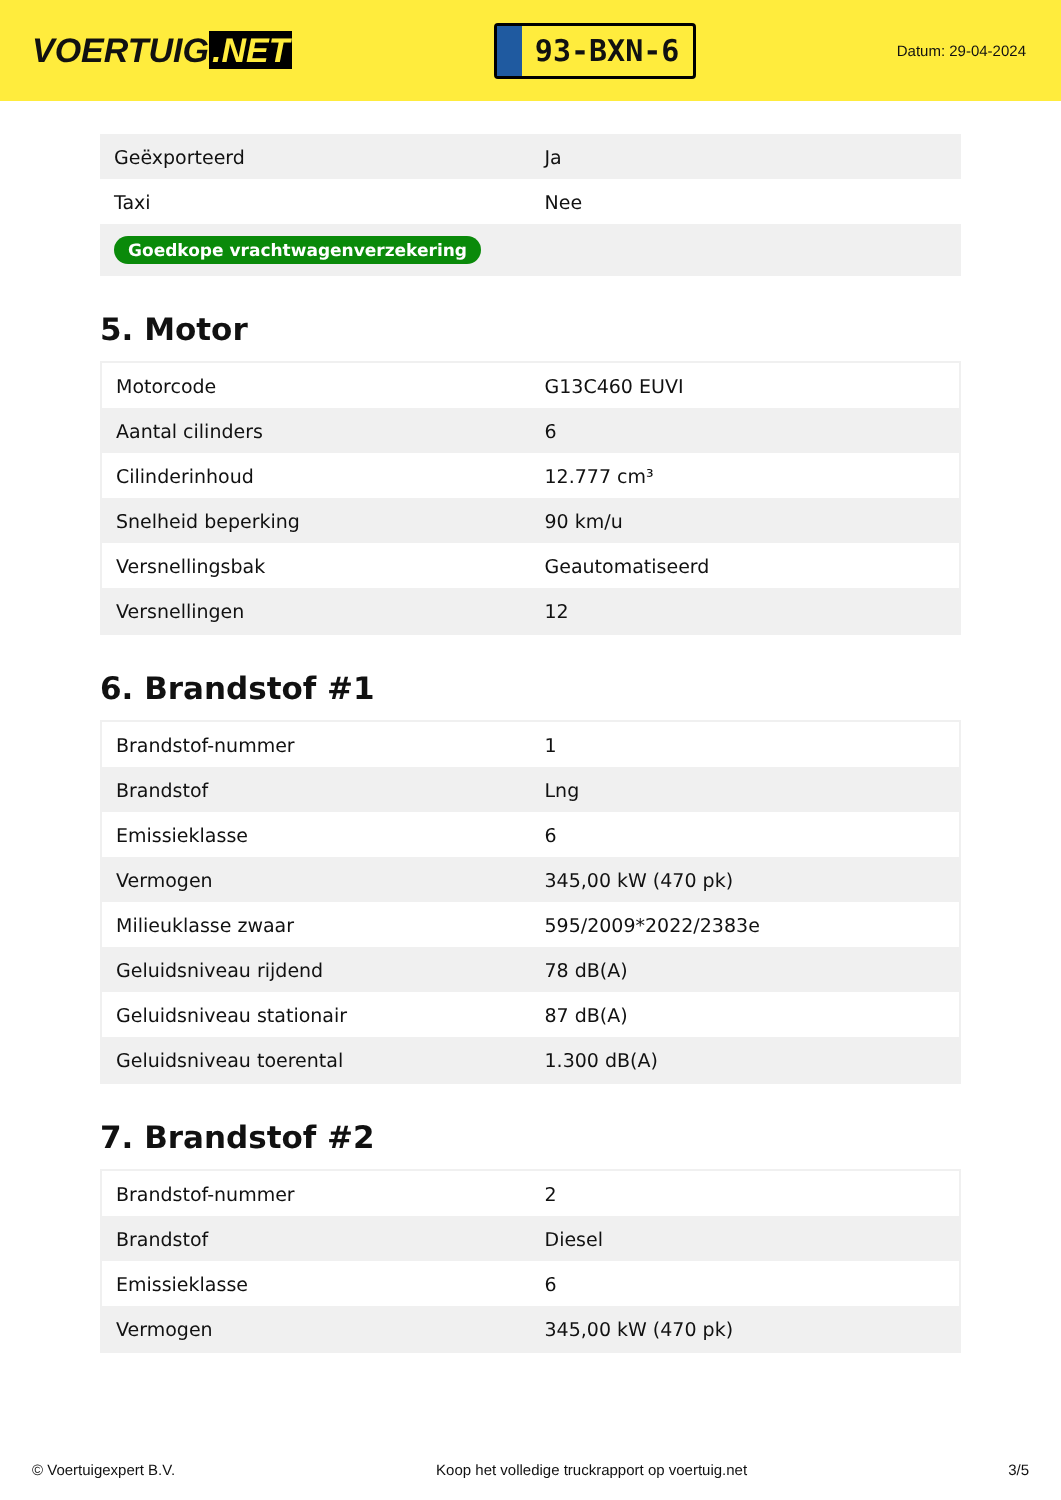VOERTUIG.NET
93-BXN-6
Datum: 29-04-2024
| Geëxporteerd | Ja |
| Taxi | Nee |
| Goedkope vrachtwagenverzekering | |
5. Motor
| Motorcode | G13C460 EUVI |
| Aantal cilinders | 6 |
| Cilinderinhoud | 12.777 cm³ |
| Snelheid beperking | 90 km/u |
| Versnellingsbak | Geautomatiseerd |
| Versnellingen | 12 |
6. Brandstof #1
| Brandstof-nummer | 1 |
| Brandstof | Lng |
| Emissieklasse | 6 |
| Vermogen | 345,00 kW (470 pk) |
| Milieuklasse zwaar | 595/2009*2022/2383e |
| Geluidsniveau rijdend | 78 dB(A) |
| Geluidsniveau stationair | 87 dB(A) |
| Geluidsniveau toerental | 1.300 dB(A) |
7. Brandstof #2
| Brandstof-nummer | 2 |
| Brandstof | Diesel |
| Emissieklasse | 6 |
| Vermogen | 345,00 kW (470 pk) |
© Voertuigexpert B.V. Koop het volledige truckrapport op voertuig.net 3/5